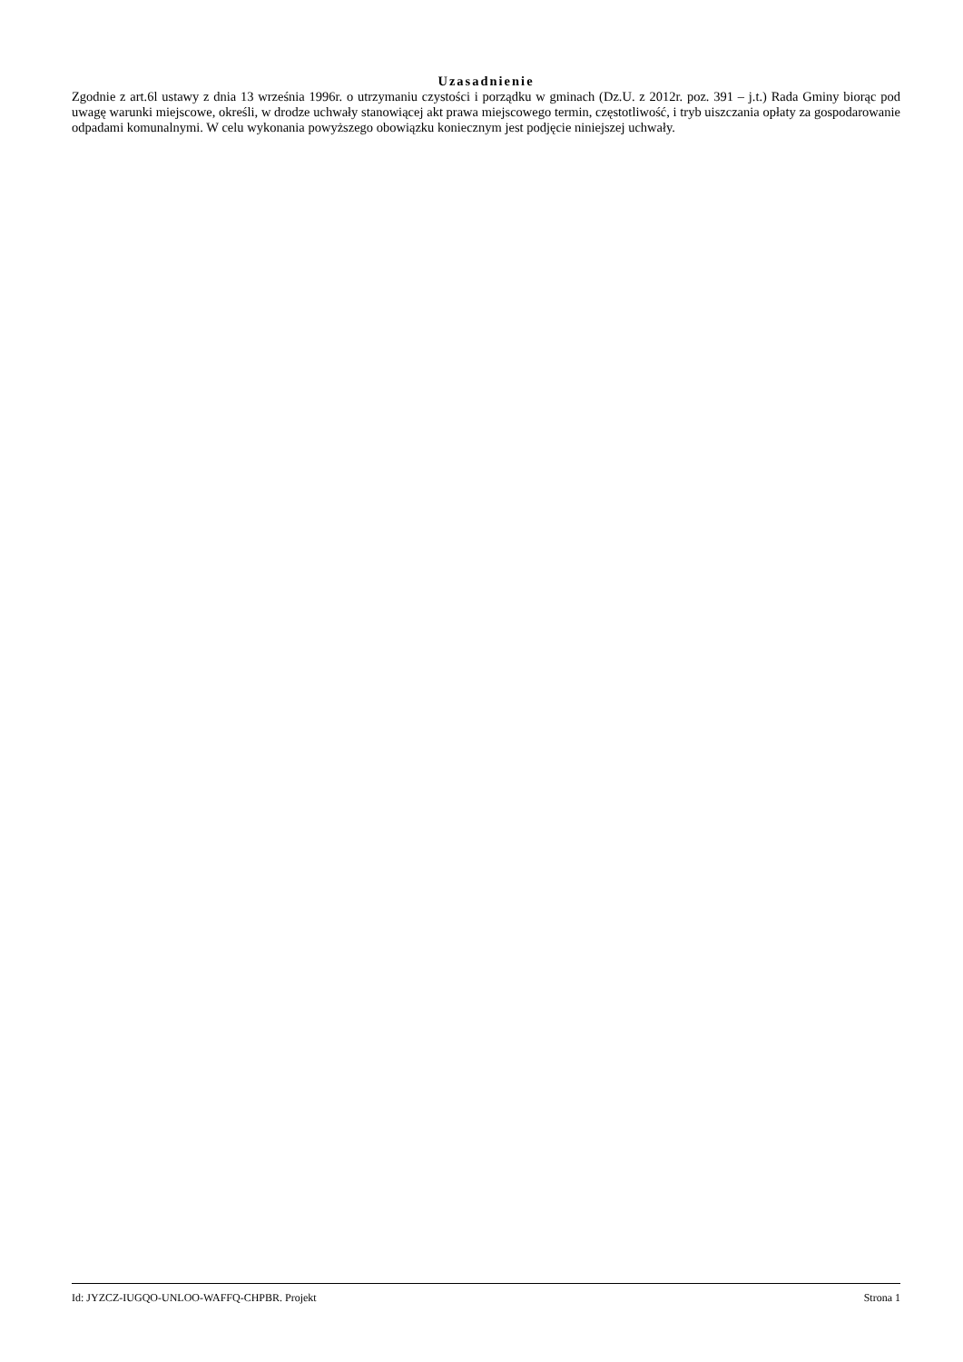Uzasadnienie
Zgodnie z art.6l ustawy z dnia 13 września 1996r. o utrzymaniu czystości i porządku w gminach (Dz.U. z 2012r. poz. 391 – j.t.) Rada Gminy biorąc pod uwagę warunki miejscowe, określi, w drodze uchwały stanowiącej akt prawa miejscowego termin, częstotliwość, i tryb uiszczania opłaty za gospodarowanie odpadami komunalnymi. W celu wykonania powyższego obowiązku koniecznym jest podjęcie niniejszej uchwały.
Id: JYZCZ-IUGQO-UNLOO-WAFFQ-CHPBR. Projekt Strona 1